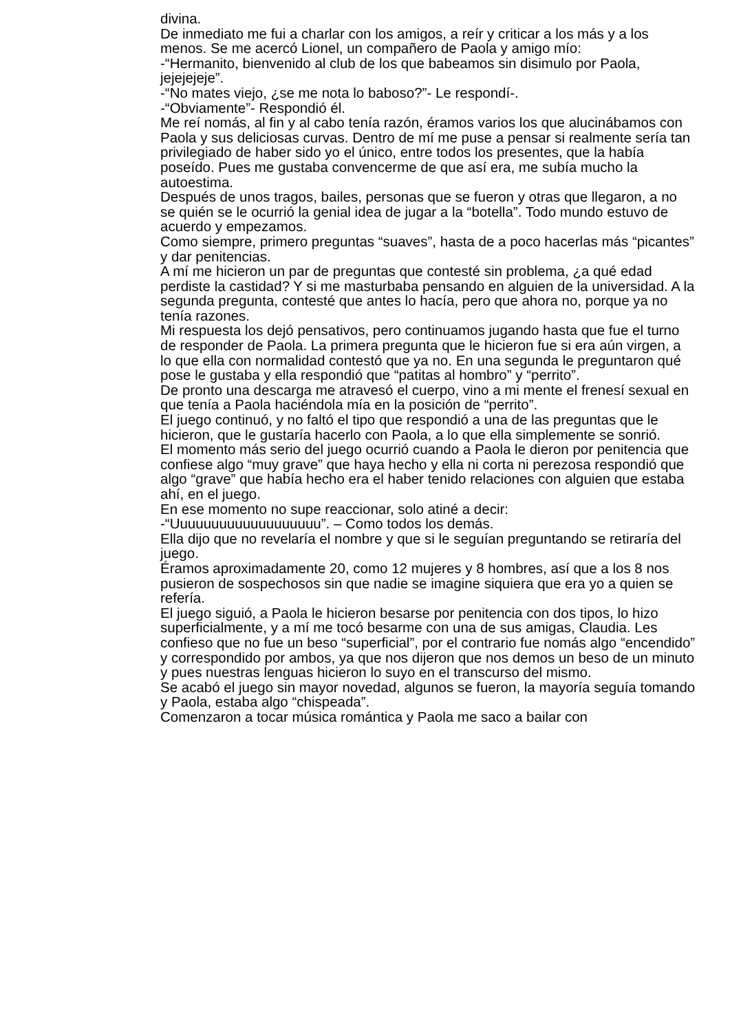divina.
De inmediato me fui a charlar con los amigos, a reír y criticar a los más y a los menos. Se me acercó Lionel, un compañero de Paola y amigo mío:
-“Hermanito, bienvenido al club de los que babeamos sin disimulo por Paola, jejejejeje”.
-“No mates viejo, ¿se me nota lo baboso?”- Le respondí-.
-“Obviamente”- Respondió él.
Me reí nomás, al fin y al cabo tenía razón, éramos varios los que alucinábamos con Paola y sus deliciosas curvas. Dentro de mí me puse a pensar si realmente sería tan privilegiado de haber sido yo el único, entre todos los presentes, que la había poseído. Pues me gustaba convencerme de que así era, me subía mucho la autoestima.
Después de unos tragos, bailes, personas que se fueron y otras que llegaron, a no se quién se le ocurrió la genial idea de jugar a la “botella”. Todo mundo estuvo de acuerdo y empezamos.
Como siempre, primero preguntas “suaves”, hasta de a poco hacerlas más “picantes” y dar penitencias.
A mí me hicieron un par de preguntas que contesté sin problema, ¿a qué edad perdiste la castidad? Y si me masturbaba pensando en alguien de la universidad. A la segunda pregunta, contesté que antes lo hacía, pero que ahora no, porque ya no tenía razones.
Mi respuesta los dejó pensativos, pero continuamos jugando hasta que fue el turno de responder de Paola. La primera pregunta que le hicieron fue si era aún virgen, a lo que ella con normalidad contestó que ya no. En una segunda le preguntaron qué pose le gustaba y ella respondió que “patitas al hombro” y “perrito”.
De pronto una descarga me atravesó el cuerpo, vino a mi mente el frenesí sexual en que tenía a Paola haciéndola mía en la posición de “perrito”.
El juego continuó, y no faltó el tipo que respondió a una de las preguntas que le hicieron, que le gustaría hacerlo con Paola, a lo que ella simplemente se sonrió.
El momento más serio del juego ocurrió cuando a Paola le dieron por penitencia que confiese algo “muy grave” que haya hecho y ella ni corta ni perezosa respondió que algo “grave” que había hecho era el haber tenido relaciones con alguien que estaba ahí, en el juego.
En ese momento no supe reaccionar, solo atiné a decir:
-“Uuuuuuuuuuuuuuuuuuu”. – Como todos los demás.
Ella dijo que no revelaría el nombre y que si le seguían preguntando se retiraría del juego.
Éramos aproximadamente 20, como 12 mujeres y 8 hombres, así que a los 8 nos pusieron de sospechosos sin que nadie se imagine siquiera que era yo a quien se refería.
El juego siguió, a Paola le hicieron besarse por penitencia con dos tipos, lo hizo superficialmente, y a mí me tocó besarme con una de sus amigas, Claudia. Les confieso que no fue un beso “superficial”, por el contrario fue nomás algo “encendido” y correspondido por ambos, ya que nos dijeron que nos demos un beso de un minuto y pues nuestras lenguas hicieron lo suyo en el transcurso del mismo.
Se acabó el juego sin mayor novedad, algunos se fueron, la mayoría seguía tomando y Paola, estaba algo “chispeada”.
Comenzaron a tocar música romántica y Paola me saco a bailar con